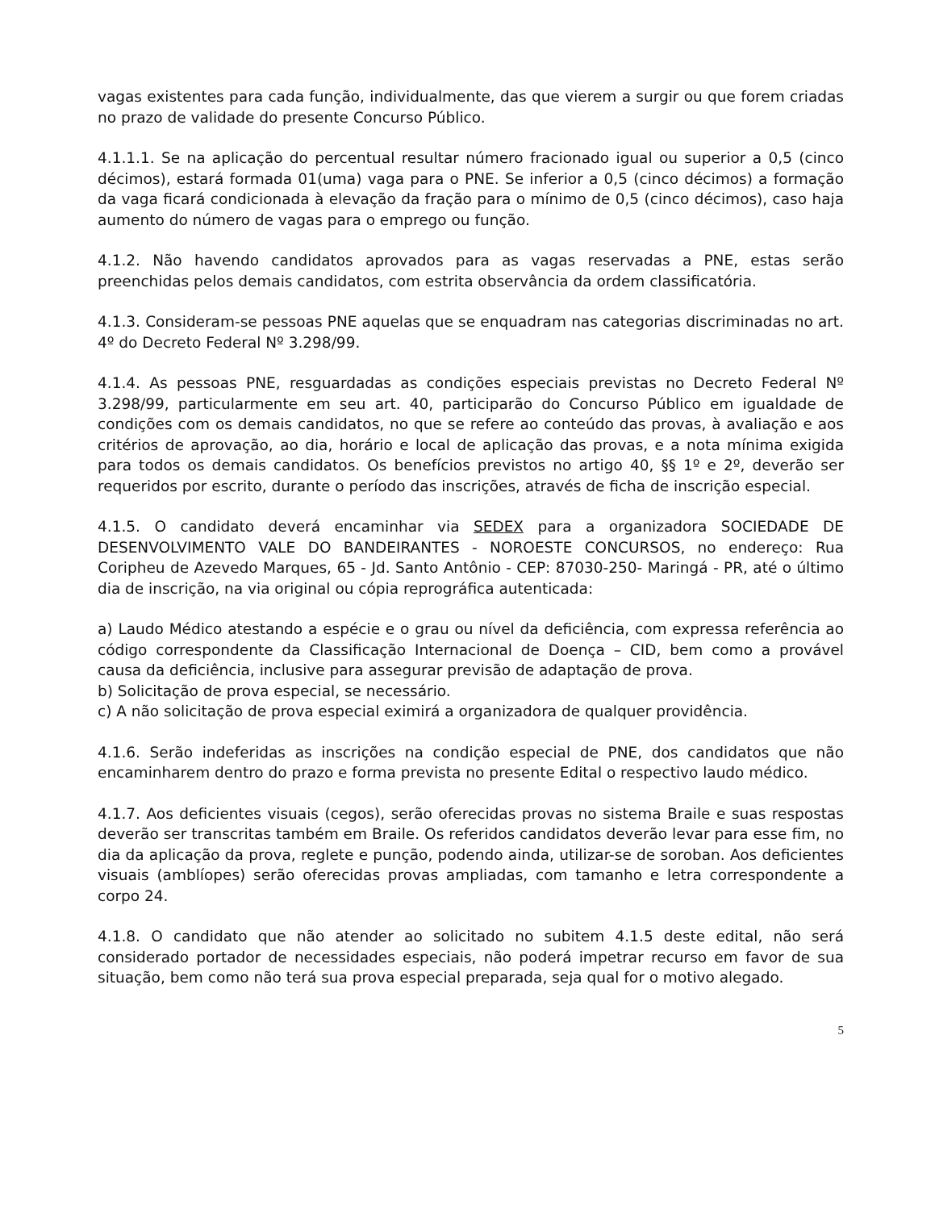vagas existentes para cada função, individualmente, das que vierem a surgir ou que forem criadas no prazo de validade do presente Concurso Público.
4.1.1.1. Se na aplicação do percentual resultar número fracionado igual ou superior a 0,5 (cinco décimos), estará formada 01(uma) vaga para o PNE. Se inferior a 0,5 (cinco décimos) a formação da vaga ficará condicionada à elevação da fração para o mínimo de 0,5 (cinco décimos), caso haja aumento do número de vagas para o emprego ou função.
4.1.2. Não havendo candidatos aprovados para as vagas reservadas a PNE, estas serão preenchidas pelos demais candidatos, com estrita observância da ordem classificatória.
4.1.3. Consideram-se pessoas PNE aquelas que se enquadram nas categorias discriminadas no art. 4º do Decreto Federal Nº 3.298/99.
4.1.4. As pessoas PNE, resguardadas as condições especiais previstas no Decreto Federal Nº 3.298/99, particularmente em seu art. 40, participarão do Concurso Público em igualdade de condições com os demais candidatos, no que se refere ao conteúdo das provas, à avaliação e aos critérios de aprovação, ao dia, horário e local de aplicação das provas, e a nota mínima exigida para todos os demais candidatos. Os benefícios previstos no artigo 40, §§ 1º e 2º, deverão ser requeridos por escrito, durante o período das inscrições, através de ficha de inscrição especial.
4.1.5. O candidato deverá encaminhar via SEDEX para a organizadora SOCIEDADE DE DESENVOLVIMENTO VALE DO BANDEIRANTES - NOROESTE CONCURSOS, no endereço: Rua Coripheu de Azevedo Marques, 65 - Jd. Santo Antônio - CEP: 87030-250- Maringá - PR, até o último dia de inscrição, na via original ou cópia reprográfica autenticada:
a) Laudo Médico atestando a espécie e o grau ou nível da deficiência, com expressa referência ao código correspondente da Classificação Internacional de Doença – CID, bem como a provável causa da deficiência, inclusive para assegurar previsão de adaptação de prova.
b) Solicitação de prova especial, se necessário.
c) A não solicitação de prova especial eximirá a organizadora de qualquer providência.
4.1.6. Serão indeferidas as inscrições na condição especial de PNE, dos candidatos que não encaminharem dentro do prazo e forma prevista no presente Edital o respectivo laudo médico.
4.1.7. Aos deficientes visuais (cegos), serão oferecidas provas no sistema Braile e suas respostas deverão ser transcritas também em Braile. Os referidos candidatos deverão levar para esse fim, no dia da aplicação da prova, reglete e punção, podendo ainda, utilizar-se de soroban. Aos deficientes visuais (amblíopes) serão oferecidas provas ampliadas, com tamanho e letra correspondente a corpo 24.
4.1.8. O candidato que não atender ao solicitado no subitem 4.1.5 deste edital, não será considerado portador de necessidades especiais, não poderá impetrar recurso em favor de sua situação, bem como não terá sua prova especial preparada, seja qual for o motivo alegado.
5